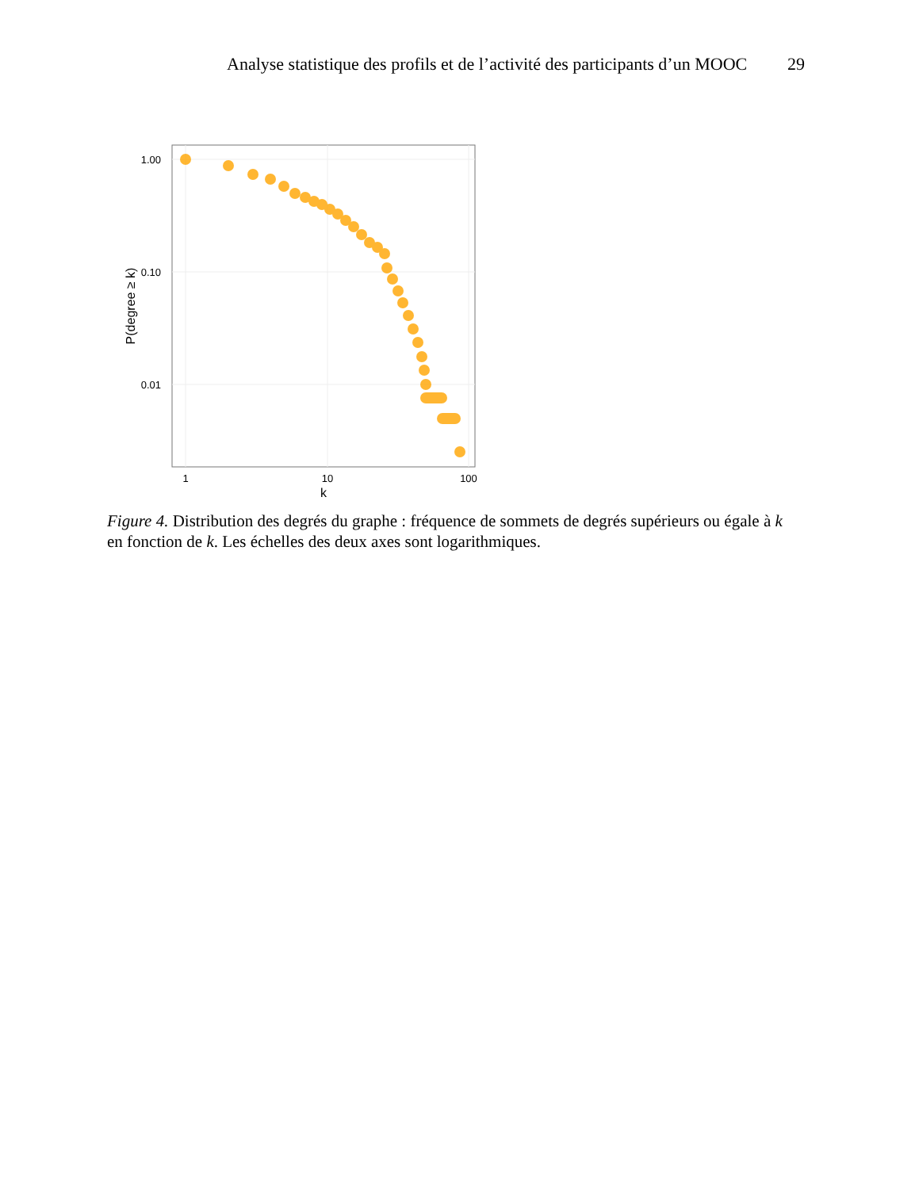Analyse statistique des profils et de l’activité des participants d’un MOOC 29
1.00
0.10
0.01
1
10
100
k
P(degree ≥ k)
Figure 4. Distribution des degrés du graphe : fréquence de sommets de degrés supérieurs ou égale à k en fonction de k. Les échelles des deux axes sont logarithmiques.